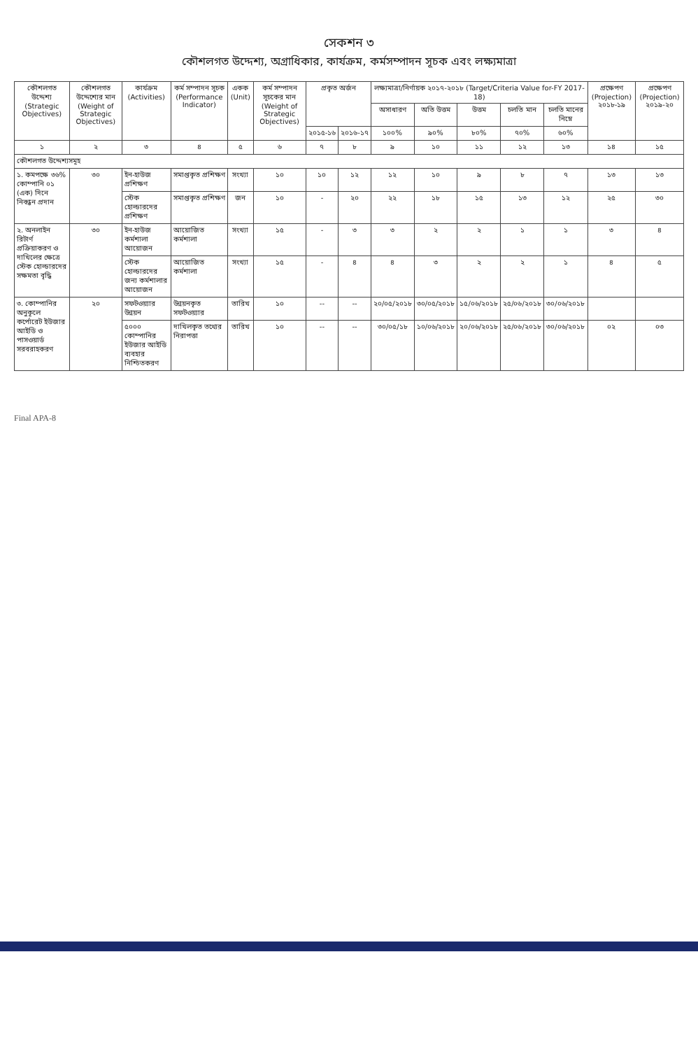সেকশন ৩
কৌশলগত উদ্দেশ্য, অগ্রাধিকার, কার্যক্রম, কর্মসম্পাদন সূচক এবং লক্ষ্যমাত্রা
| কৌশলগত উদ্দেশ্য (Strategic Objectives) | কৌশলগত উদ্দেশ্যের মান (Weight of Strategic Objectives) | কার্যক্রম (Activities) | কর্ম সম্পাদন সূচক (Performance Indicator) | একক (Unit) | কর্ম সম্পাদন সূচকের মান (Weight of Strategic Objectives) | প্রকৃত অর্জন | | লক্ষ্যমাত্রা/নির্ণায়ক ২০১৭-২০১৮ (Target/Criteria Value for-FY 2017-18) | | | | | প্রক্ষেপণ (Projection) ২০১৮-১৯ | প্রক্ষেপণ (Projection) ২০১৯-২০ |
| --- | --- | --- | --- | --- | --- | --- | --- | --- | --- | --- | --- | --- | --- | --- |
| | | | | | | | | অসাধারণ | অতি উত্তম | উত্তম | চলতি মান | চলতি মানের নিম্নে | | |
| | | | | | | ২০১৫-১৬ | ২০১৬-১৭ | ১০০% | ৯০% | ৮০% | ৭০% | ৬০% | | |
| ১ | ২ | ৩ | ৪ | ৫ | ৬ | ৭ | ৮ | ৯ | ১০ | ১১ | ১২ | ১৩ | ১৪ | ১৫ |
| কৌশলগত উদ্দেশ্যসমূহ | | | | | | | | | | | | | | |
| ১. কমপক্ষে ৩৬% কোম্পানি ০১ (এক) দিনে নিবন্ধন প্রদান | ৩০ | ইন-হাউজ প্রশিক্ষণ | সমাপ্তকৃত প্রশিক্ষণ | সংখ্যা | ১০ | ১০ | ১২ | ১২ | ১০ | ৯ | ৮ | ৭ | ১৩ | ১৩ |
| | | স্টেক হোল্ডারদের প্রশিক্ষণ | সমাপ্তকৃত প্রশিক্ষণ | জন | ১০ | - | ২০ | ২২ | ১৮ | ১৫ | ১৩ | ১২ | ২৫ | ৩০ |
| ২. অনলাইন রিটার্ণ প্রক্রিয়াকরণ ও দাখিলের ক্ষেত্রে স্টেক হোল্ডারদের সক্ষমতা বৃদ্ধি | ৩০ | ইন-হাউজ কর্মশালা আয়োজন | আয়োজিত কর্মশালা | সংখ্যা | ১৫ | - | ৩ | ৩ | ২ | ২ | ১ | ১ | ৩ | ৪ |
| | | স্টেক হোল্ডারদের জন্য কর্মশালার আয়োজন | আয়োজিত কর্মশালা | সংখ্যা | ১৫ | - | ৪ | ৪ | ৩ | ২ | ২ | ১ | ৪ | ৫ |
| ৩. কোম্পানির অনুকূলে কর্পোরেট ইউজার আইডি ও পাসওয়ার্ড সরবরাহকরণ | ২০ | সফটওয়্যার উন্নয়ন | উন্নয়নকৃত সফটওয়্যার | তারিখ | ১০ | -- | -- | ২০/০৫/২০১৮ | ৩০/০৫/২০১৮ | ১৫/০৬/২০১৮ | ২৫/০৬/২০১৮ | ৩০/০৬/২০১৮ | | |
| | | ৫০০০ কোম্পানির ইউজার আইডি ব্যবহার নিশ্চিতকরণ | দাখিলকৃত তথ্যের নিরাপত্তা | তারিখ | ১০ | -- | -- | ৩০/০৫/১৮ | ১০/০৬/২০১৮ | ২০/০৬/২০১৮ | ২৫/০৬/২০১৮ | ৩০/০৬/২০১৮ | ০২ | ০৩ |
Final APA-8